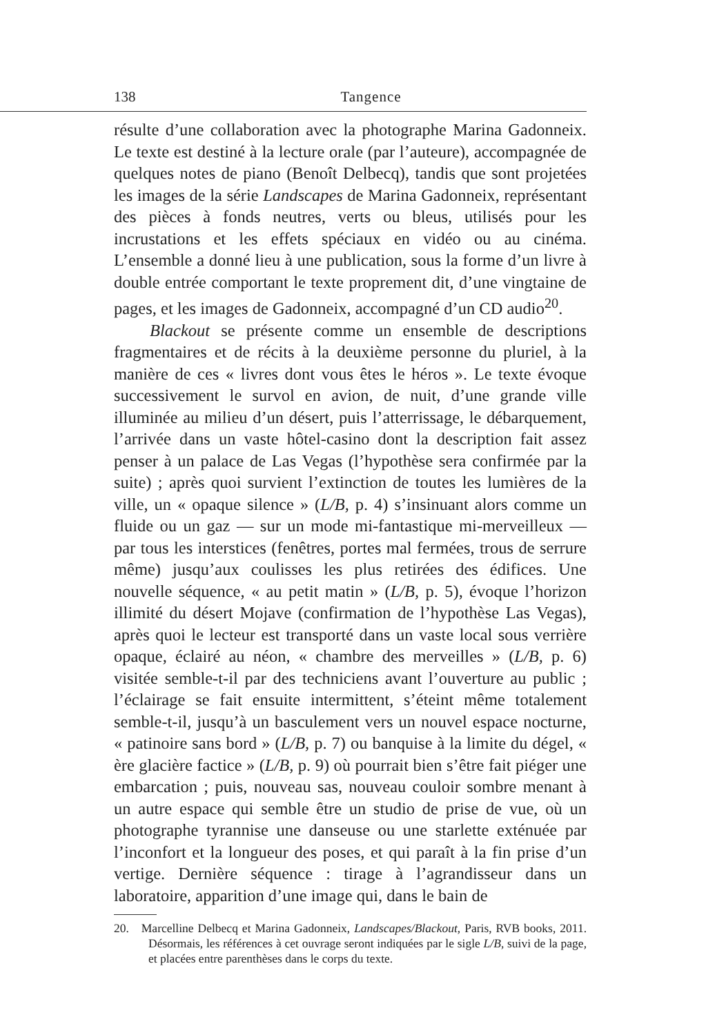138 Tangence
résulte d’une collaboration avec la photographe Marina Gadonneix. Le texte est destiné à la lecture orale (par l’auteure), accompagnée de quelques notes de piano (Benoît Delbecq), tandis que sont projetées les images de la série Landscapes de Marina Gadonneix, représentant des pièces à fonds neutres, verts ou bleus, utilisés pour les incrustations et les effets spéciaux en vidéo ou au cinéma. L’ensemble a donné lieu à une publication, sous la forme d’un livre à double entrée comportant le texte proprement dit, d’une vingtaine de pages, et les images de Gadonneix, accompagné d’un CD audio<sup>20</sup>.
Blackout se présente comme un ensemble de descriptions fragmentaires et de récits à la deuxième personne du pluriel, à la manière de ces « livres dont vous êtes le héros ». Le texte évoque successivement le survol en avion, de nuit, d’une grande ville illuminée au milieu d’un désert, puis l’atterrissage, le débarquement, l’arrivée dans un vaste hôtel-casino dont la description fait assez penser à un palace de Las Vegas (l’hypothèse sera confirmée par la suite) ; après quoi survient l’extinction de toutes les lumières de la ville, un « opaque silence » (L/B, p. 4) s’insinuant alors comme un fluide ou un gaz — sur un mode mi-fantastique mi-merveilleux — par tous les interstices (fenêtres, portes mal fermées, trous de serrure même) jusqu’aux coulisses les plus retirées des édifices. Une nouvelle séquence, « au petit matin » (L/B, p. 5), évoque l’horizon illimité du désert Mojave (confirmation de l’hypothèse Las Vegas), après quoi le lecteur est transporté dans un vaste local sous verrière opaque, éclairé au néon, « chambre des merveilles » (L/B, p. 6) visitée semble-t-il par des techniciens avant l’ouverture au public ; l’éclairage se fait ensuite intermittent, s’éteint même totalement semble-t-il, jusqu’à un basculement vers un nouvel espace nocturne, « patinoire sans bord » (L/B, p. 7) ou banquise à la limite du dégel, « ère glacière factice » (L/B, p. 9) où pourrait bien s’être fait piéger une embarcation ; puis, nouveau sas, nouveau couloir sombre menant à un autre espace qui semble être un studio de prise de vue, où un photographe tyrannise une danseuse ou une starlette exténuée par l’inconfort et la longueur des poses, et qui paraît à la fin prise d’un vertige. Dernière séquence : tirage à l’agrandisseur dans un laboratoire, apparition d’une image qui, dans le bain de
20. Marcelline Delbecq et Marina Gadonneix, Landscapes/Blackout, Paris, RVB books, 2011. Désormais, les références à cet ouvrage seront indiquées par le sigle L/B, suivi de la page, et placées entre parenthèses dans le corps du texte.